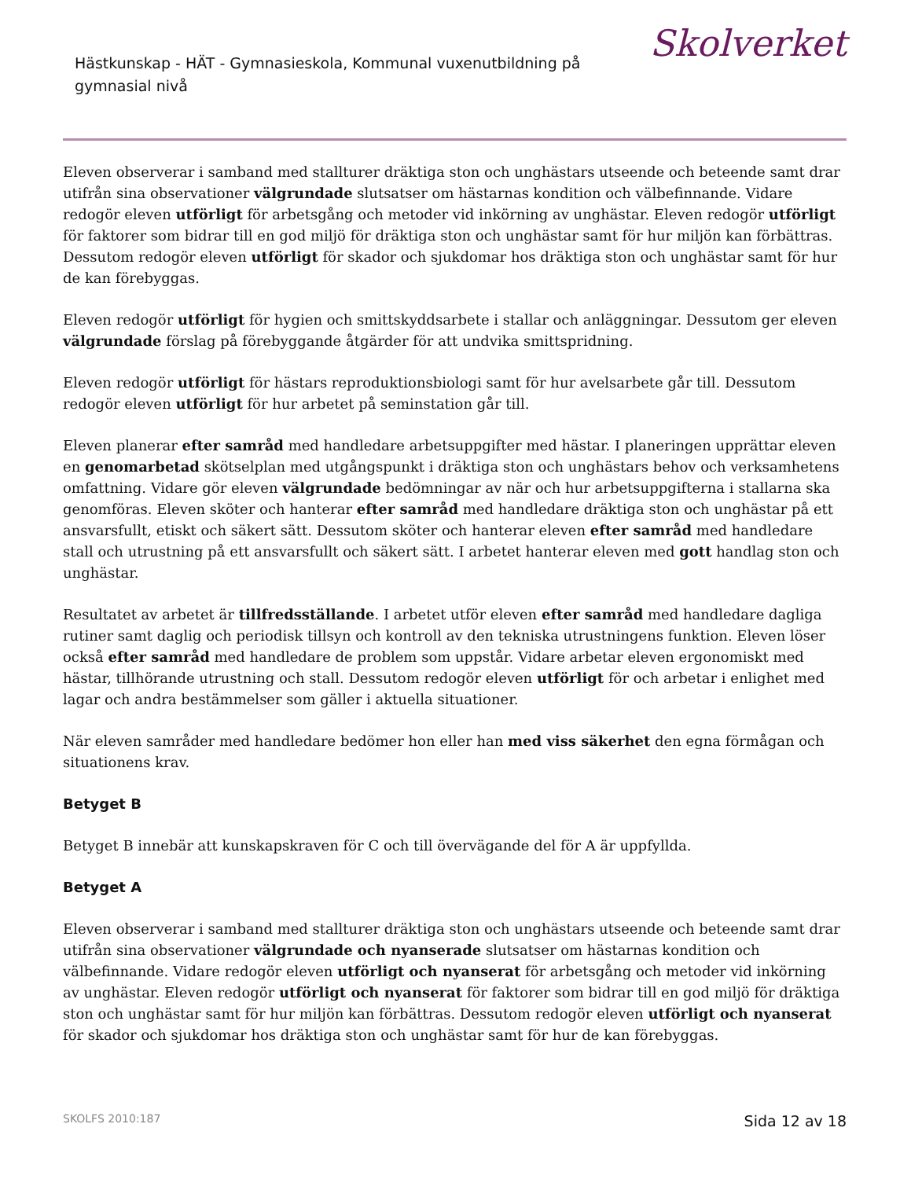Hästkunskap - HÄT - Gymnasieskola, Kommunal vuxenutbildning på gymnasial nivå
Skolverket
Eleven observerar i samband med stallturer dräktiga ston och unghästars utseende och beteende samt drar utifrån sina observationer välgrundade slutsatser om hästarnas kondition och välbefinnande. Vidare redogör eleven utförligt för arbetsgång och metoder vid inkörning av unghästar. Eleven redogör utförligt för faktorer som bidrar till en god miljö för dräktiga ston och unghästar samt för hur miljön kan förbättras. Dessutom redogör eleven utförligt för skador och sjukdomar hos dräktiga ston och unghästar samt för hur de kan förebyggas.
Eleven redogör utförligt för hygien och smittskyddsarbete i stallar och anläggningar. Dessutom ger eleven välgrundade förslag på förebyggande åtgärder för att undvika smittspridning.
Eleven redogör utförligt för hästars reproduktionsbiologi samt för hur avelsarbete går till. Dessutom redogör eleven utförligt för hur arbetet på seminstation går till.
Eleven planerar efter samråd med handledare arbetsuppgifter med hästar. I planeringen upprättar eleven en genomarbetad skötselplan med utgångspunkt i dräktiga ston och unghästars behov och verksamhetens omfattning. Vidare gör eleven välgrundade bedömningar av när och hur arbetsuppgifterna i stallarna ska genomföras. Eleven sköter och hanterar efter samråd med handledare dräktiga ston och unghästar på ett ansvarsfullt, etiskt och säkert sätt. Dessutom sköter och hanterar eleven efter samråd med handledare stall och utrustning på ett ansvarsfullt och säkert sätt. I arbetet hanterar eleven med gott handlag ston och unghästar.
Resultatet av arbetet är tillfredsställande. I arbetet utför eleven efter samråd med handledare dagliga rutiner samt daglig och periodisk tillsyn och kontroll av den tekniska utrustningens funktion. Eleven löser också efter samråd med handledare de problem som uppstår. Vidare arbetar eleven ergonomiskt med hästar, tillhörande utrustning och stall. Dessutom redogör eleven utförligt för och arbetar i enlighet med lagar och andra bestämmelser som gäller i aktuella situationer.
När eleven samråder med handledare bedömer hon eller han med viss säkerhet den egna förmågan och situationens krav.
Betyget B
Betyget B innebär att kunskapskraven för C och till övervägande del för A är uppfyllda.
Betyget A
Eleven observerar i samband med stallturer dräktiga ston och unghästars utseende och beteende samt drar utifrån sina observationer välgrundade och nyanserade slutsatser om hästarnas kondition och välbefinnande. Vidare redogör eleven utförligt och nyanserat för arbetsgång och metoder vid inkörning av unghästar. Eleven redogör utförligt och nyanserat för faktorer som bidrar till en god miljö för dräktiga ston och unghästar samt för hur miljön kan förbättras. Dessutom redogör eleven utförligt och nyanserat för skador och sjukdomar hos dräktiga ston och unghästar samt för hur de kan förebyggas.
SKOLFS 2010:187 Sida 12 av 18